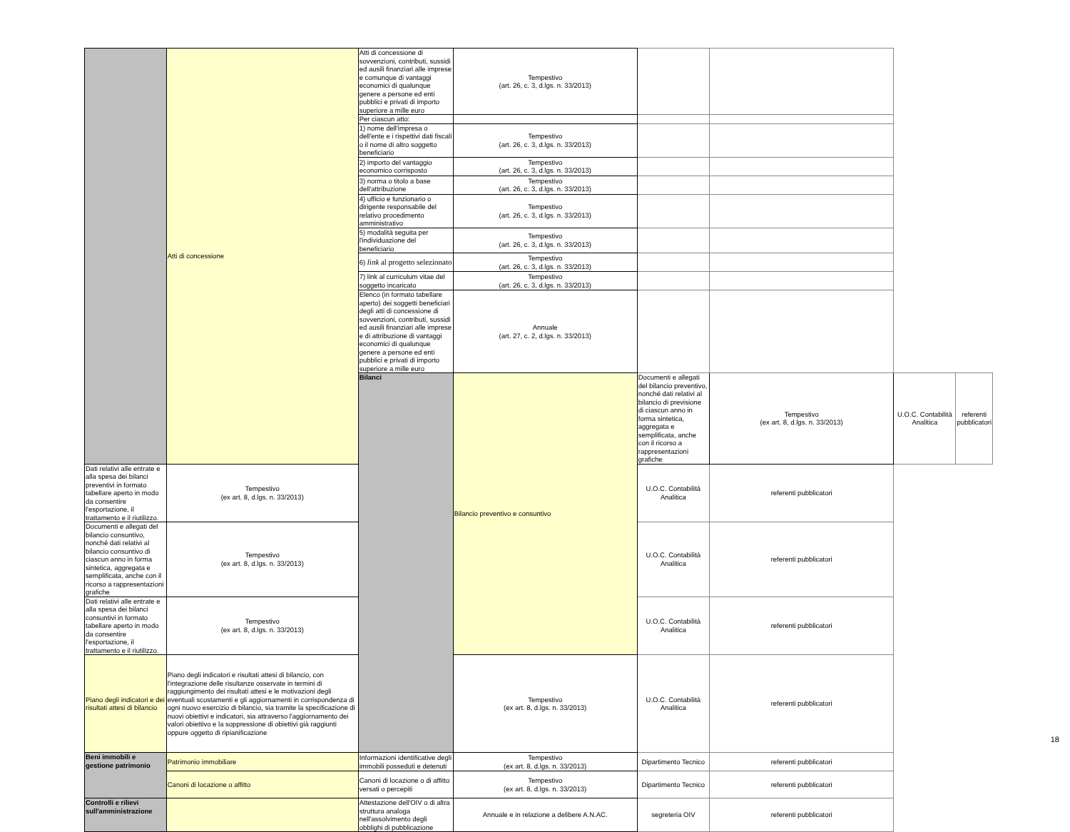| | Atti di concessione | Atti di concessione di sovvenzioni, contributi, sussidi ed ausili finanziari alle imprese e comunque di vantaggi economici di qualunque genere a persone ed enti pubblici e privati di importo superiore a mille euro | Tempestivo (art. 26, c. 3, d.lgs. n. 33/2013) | | | | |
| | | Per ciascun atto: | | | | | |
| | | 1) nome dell'impresa o dell'ente e i rispettivi dati fiscali o il nome di altro soggetto beneficiario | Tempestivo (art. 26, c. 3, d.lgs. n. 33/2013) | | | | |
| | | 2) importo del vantaggio economico corrisposto | Tempestivo (art. 26, c. 3, d.lgs. n. 33/2013) | | | | |
| | | 3) norma o titolo a base dell'attribuzione | Tempestivo (art. 26, c. 3, d.lgs. n. 33/2013) | | | | |
| | | 4) ufficio e funzionario o dirigente responsabile del relativo procedimento amministrativo | Tempestivo (art. 26, c. 3, d.lgs. n. 33/2013) | | | | |
| | | 5) modalità seguita per l'individuazione del beneficiario | Tempestivo (art. 26, c. 3, d.lgs. n. 33/2013) | | | | |
| | | 6) link al progetto selezionato | Tempestivo (art. 26, c. 3, d.lgs. n. 33/2013) | | | | |
| | | 7) link al curriculum vitae del soggetto incaricato | Tempestivo (art. 26, c. 3, d.lgs. n. 33/2013) | | | | |
| | | Elenco (in formato tabellare aperto) dei soggetti beneficiari degli atti di concessione di sovvenzioni, contributi, sussidi ed ausili finanziari alle imprese e di attribuzione di vantaggi economici di qualunque genere a persone ed enti pubblici e privati di importo superiore a mille euro | Annuale (art. 27, c. 2, d.lgs. n. 33/2013) | | | | |
| | | Bilanci | Bilancio preventivo e consuntivo | Documenti e allegati del bilancio preventivo, nonché dati relativi al bilancio di previsione di ciascun anno in forma sintetica, aggregata e semplificata, anche con il ricorso a rappresentazioni grafiche | Tempestivo (ex art. 8, d.lgs. n. 33/2013) | U.O.C. Contabilità Analitica | referenti pubblicatori |
| Dati relativi alle entrate e alla spesa dei bilanci preventivi in formato tabellare aperto in modo da consentire l'esportazione, il trattamento e il riutilizzo. | Tempestivo (ex art. 8, d.lgs. n. 33/2013) | | | U.O.C. Contabilità Analitica | referenti pubblicatori | | |
| Documenti e allegati del bilancio consuntivo, nonché dati relativi al bilancio consuntivo di ciascun anno in forma sintetica, aggregata e semplificata, anche con il ricorso a rappresentazioni grafiche | Tempestivo (ex art. 8, d.lgs. n. 33/2013) | | | U.O.C. Contabilità Analitica | referenti pubblicatori | | |
| Dati relativi alle entrate e alla spesa dei bilanci consuntivi in formato tabellare aperto in modo da consentire l'esportazione, il trattamento e il riutilizzo. | Tempestivo (ex art. 8, d.lgs. n. 33/2013) | | | U.O.C. Contabilità Analitica | referenti pubblicatori | | |
| Piano degli indicatori e dei risultati attesi di bilancio | Piano degli indicatori e risultati attesi di bilancio, con l'integrazione delle risultanze osservate in termini di raggiungimento dei risultati attesi e le motivazioni degli eventuali scostamenti e gli aggiornamenti in corrispondenza di ogni nuovo esercizio di bilancio, sia tramite la specificazione di nuovi obiettivi e indicatori, sia attraverso l'aggiornamento dei valori obiettivo e la soppressione di obiettivi già raggiunti oppure oggetto di ripianificazione | | Tempestivo (ex art. 8, d.lgs. n. 33/2013) | U.O.C. Contabilità Analitica | referenti pubblicatori | | |
| Beni immobili e gestione patrimonio | Patrimonio immobiliare | Informazioni identificative degli immobili posseduti e detenuti | Tempestivo (ex art. 8, d.lgs. n. 33/2013) | Dipartimento Tecnico | referenti pubblicatori | | |
| | Canoni di locazione o affitto | Canoni di locazione o di affitto versati o percepiti | Tempestivo (ex art. 8, d.lgs. n. 33/2013) | Dipartimento Tecnico | referenti pubblicatori | | |
| Controlli e rilievi sull'amministrazione | | Attestazione dell'OIV o di altra struttura analoga nell'assolvimento degli obblighi di pubblicazione | Annuale e in relazione a delibere A.N.AC. | segreteria OIV | referenti pubblicatori | | |
18